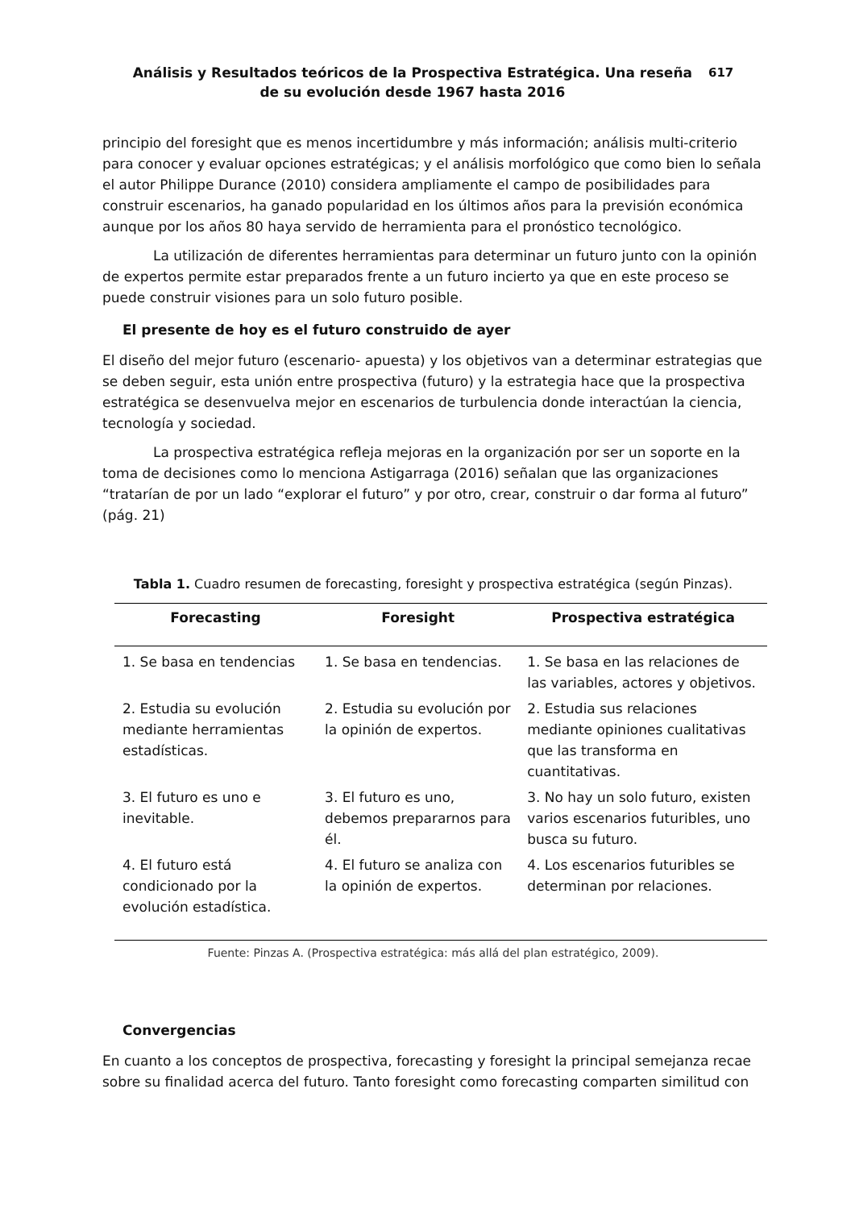Análisis y Resultados teóricos de la Prospectiva Estratégica. Una reseña
de su evolución desde 1967 hasta 2016
617
principio del foresight que es menos incertidumbre y más información; análisis multi-criterio para conocer y evaluar opciones estratégicas; y el análisis morfológico que como bien lo señala el autor Philippe Durance (2010) considera ampliamente el campo de posibilidades para construir escenarios, ha ganado popularidad en los últimos años para la previsión económica aunque por los años 80 haya servido de herramienta para el pronóstico tecnológico.
La utilización de diferentes herramientas para determinar un futuro junto con la opinión de expertos permite estar preparados frente a un futuro incierto ya que en este proceso se puede construir visiones para un solo futuro posible.
El presente de hoy es el futuro construido de ayer
El diseño del mejor futuro (escenario- apuesta) y los objetivos van a determinar estrategias que se deben seguir, esta unión entre prospectiva (futuro) y la estrategia hace que la prospectiva estratégica se desenvuelva mejor en escenarios de turbulencia donde interactúan la ciencia, tecnología y sociedad.
La prospectiva estratégica refleja mejoras en la organización por ser un soporte en la toma de decisiones como lo menciona Astigarraga (2016) señalan que las organizaciones “tratarían de por un lado “explorar el futuro” y por otro, crear, construir o dar forma al futuro” (pág. 21)
Tabla 1. Cuadro resumen de forecasting, foresight y prospectiva estratégica (según Pinzas).
| Forecasting | Foresight | Prospectiva estratégica |
| --- | --- | --- |
| 1. Se basa en tendencias | 1. Se basa en tendencias. | 1. Se basa en las relaciones de las variables, actores y objetivos. |
| 2. Estudia su evolución mediante herramientas estadísticas. | 2. Estudia su evolución por la opinión de expertos. | 2. Estudia sus relaciones mediante opiniones cualitativas que las transforma en cuantitativas. |
| 3. El futuro es uno e inevitable. | 3. El futuro es uno, debemos prepararnos para él. | 3. No hay un solo futuro, existen varios escenarios futuribles, uno busca su futuro. |
| 4. El futuro está condicionado por la evolución estadística. | 4. El futuro se analiza con la opinión de expertos. | 4. Los escenarios futuribles se determinan por relaciones. |
Fuente: Pinzas A. (Prospectiva estratégica: más allá del plan estratégico, 2009).
Convergencias
En cuanto a los conceptos de prospectiva, forecasting y foresight la principal semejanza recae sobre su finalidad acerca del futuro. Tanto foresight como forecasting comparten similitud con